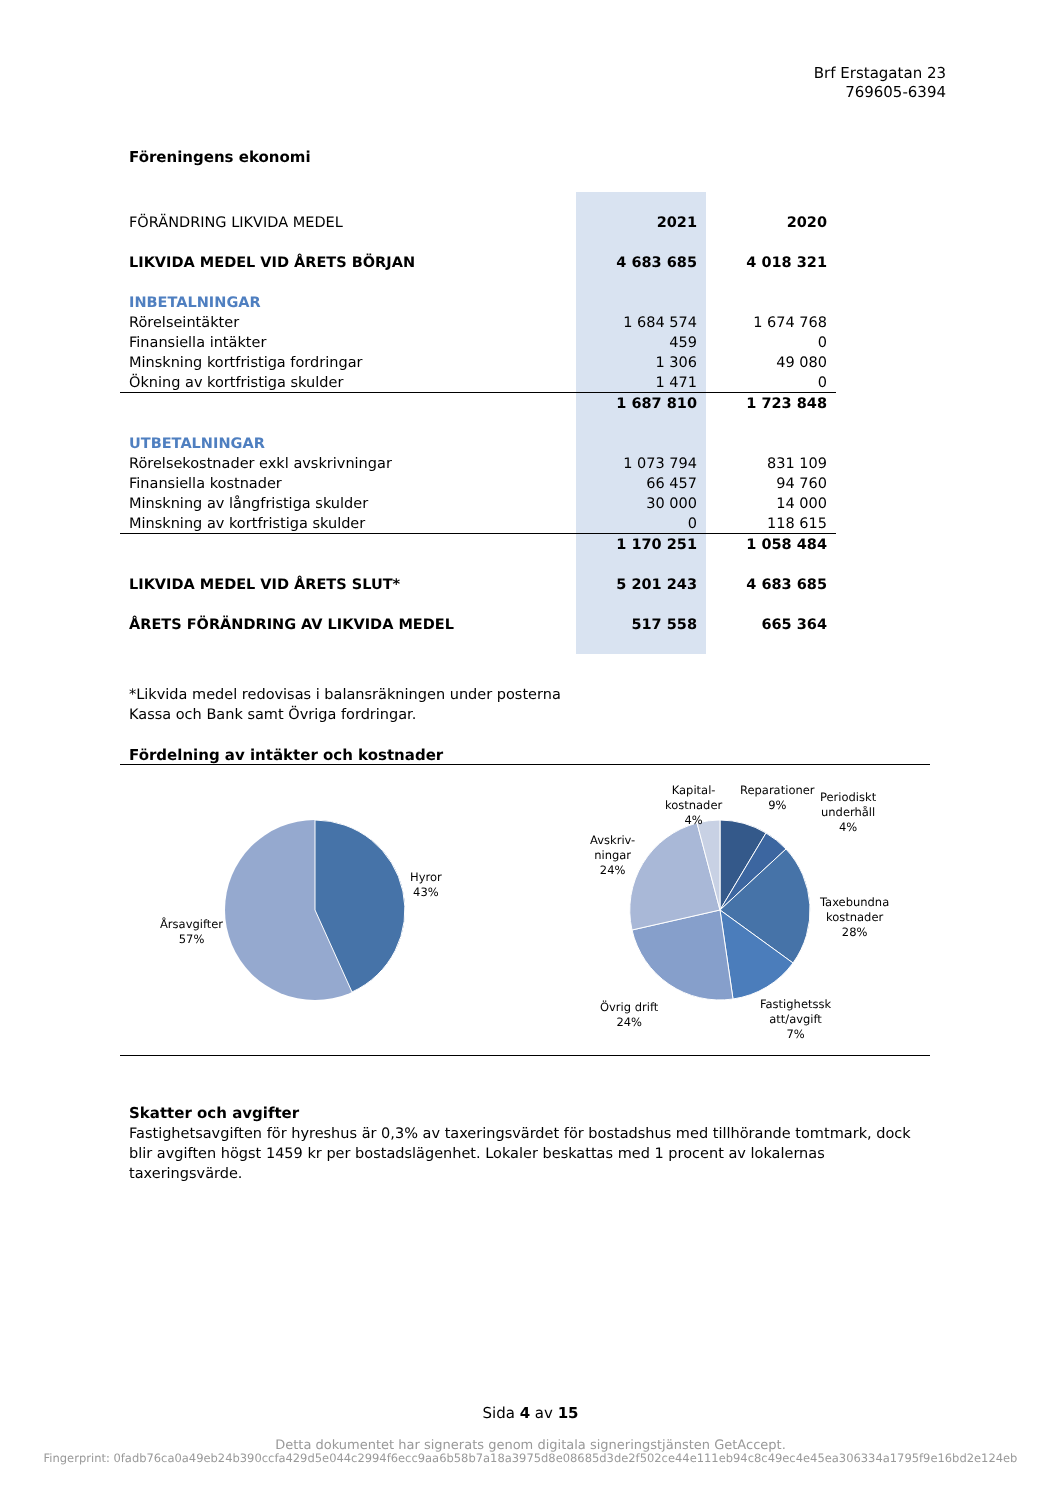Brf Erstagatan 23
769605-6394
Föreningens ekonomi
| FÖRÄNDRING LIKVIDA MEDEL | 2021 | 2020 |
| LIKVIDA MEDEL VID ÅRETS BÖRJAN | 4 683 685 | 4 018 321 |
| INBETALNINGAR | | |
| Rörelseintäkter | 1 684 574 | 1 674 768 |
| Finansiella intäkter | 459 | 0 |
| Minskning kortfristiga fordringar | 1 306 | 49 080 |
| Ökning av kortfristiga skulder | 1 471 | 0 |
| | 1 687 810 | 1 723 848 |
| UTBETALNINGAR | | |
| Rörelsekostnader exkl avskrivningar | 1 073 794 | 831 109 |
| Finansiella kostnader | 66 457 | 94 760 |
| Minskning av långfristiga skulder | 30 000 | 14 000 |
| Minskning av kortfristiga skulder | 0 | 118 615 |
| | 1 170 251 | 1 058 484 |
| LIKVIDA MEDEL VID ÅRETS SLUT* | 5 201 243 | 4 683 685 |
| ÅRETS FÖRÄNDRING AV LIKVIDA MEDEL | 517 558 | 665 364 |
*Likvida medel redovisas i balansräkningen under posterna
Kassa och Bank samt Övriga fordringar.
Fördelning av intäkter och kostnader
Hyror
43%
Årsavgifter
57%
Kapital-
kostnader
4%
Reparationer
9%
Periodiskt
underhåll
4%
Avskriv-
ningar
24%
Taxebundna
kostnader
28%
Övrig drift
24%
Fastighetssk
att/avgift
7%
Skatter och avgifter
Fastighetsavgiften för hyreshus är 0,3% av taxeringsvärdet för bostadshus med tillhörande tomtmark, dock blir avgiften högst 1459 kr per bostadslägenhet. Lokaler beskattas med 1 procent av lokalernas taxeringsvärde.
Sida 4 av 15
Detta dokumentet har signerats genom digitala signeringstjänsten GetAccept.
Fingerprint: 0fadb76ca0a49eb24b390ccfa429d5e044c2994f6ecc9aa6b58b7a18a3975d8e08685d3de2f502ce44e111eb94c8c49ec4e45ea306334a1795f9e16bd2e124eb